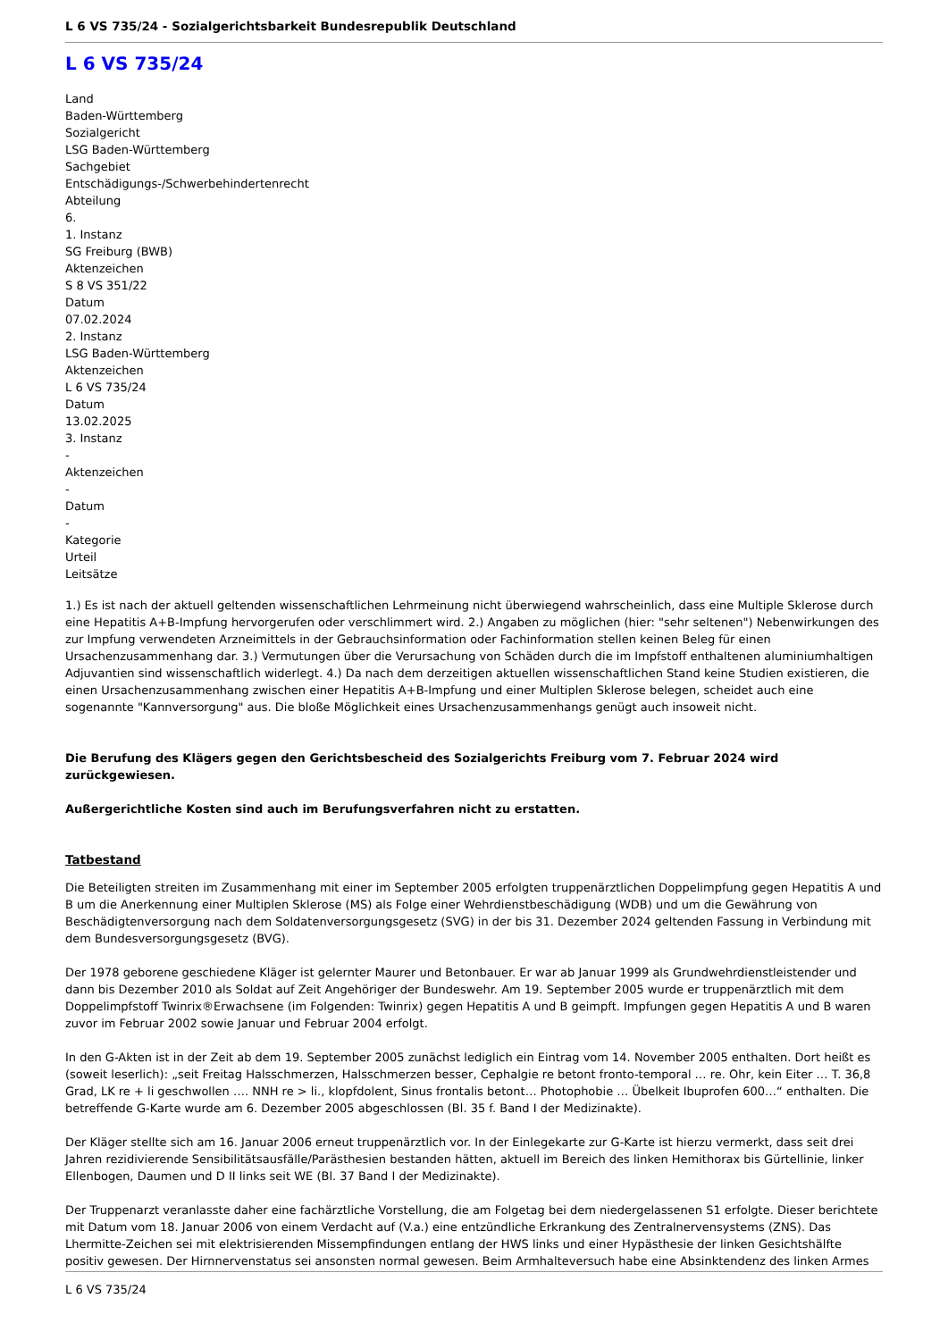L 6 VS 735/24 - Sozialgerichtsbarkeit Bundesrepublik Deutschland
L 6 VS 735/24
Land
Baden-Württemberg
Sozialgericht
LSG Baden-Württemberg
Sachgebiet
Entschädigungs-/Schwerbehindertenrecht
Abteilung
6.
1. Instanz
SG Freiburg (BWB)
Aktenzeichen
S 8 VS 351/22
Datum
07.02.2024
2. Instanz
LSG Baden-Württemberg
Aktenzeichen
L 6 VS 735/24
Datum
13.02.2025
3. Instanz
-
Aktenzeichen
-
Datum
-
Kategorie
Urteil
Leitsätze
1.) Es ist nach der aktuell geltenden wissenschaftlichen Lehrmeinung nicht überwiegend wahrscheinlich, dass eine Multiple Sklerose durch eine Hepatitis A+B-Impfung hervorgerufen oder verschlimmert wird. 2.) Angaben zu möglichen (hier: "sehr seltenen") Nebenwirkungen des zur Impfung verwendeten Arzneimittels in der Gebrauchsinformation oder Fachinformation stellen keinen Beleg für einen Ursachenzusammenhang dar. 3.) Vermutungen über die Verursachung von Schäden durch die im Impfstoff enthaltenen aluminiumhaltigen Adjuvantien sind wissenschaftlich widerlegt. 4.) Da nach dem derzeitigen aktuellen wissenschaftlichen Stand keine Studien existieren, die einen Ursachenzusammenhang zwischen einer Hepatitis A+B-Impfung und einer Multiplen Sklerose belegen, scheidet auch eine sogenannte "Kannversorgung" aus. Die bloße Möglichkeit eines Ursachenzusammenhangs genügt auch insoweit nicht.
Die Berufung des Klägers gegen den Gerichtsbescheid des Sozialgerichts Freiburg vom 7. Februar 2024 wird zurückgewiesen.
Außergerichtliche Kosten sind auch im Berufungsverfahren nicht zu erstatten.
Tatbestand
Die Beteiligten streiten im Zusammenhang mit einer im September 2005 erfolgten truppenärztlichen Doppelimpfung gegen Hepatitis A und B um die Anerkennung einer Multiplen Sklerose (MS) als Folge einer Wehrdienstbeschädigung (WDB) und um die Gewährung von Beschädigtenversorgung nach dem Soldatenversorgungsgesetz (SVG) in der bis 31. Dezember 2024 geltenden Fassung in Verbindung mit dem Bundesversorgungsgesetz (BVG).
Der 1978 geborene geschiedene Kläger ist gelernter Maurer und Betonbauer. Er war ab Januar 1999 als Grundwehrdienstleistender und dann bis Dezember 2010 als Soldat auf Zeit Angehöriger der Bundeswehr. Am 19. September 2005 wurde er truppenärztlich mit dem Doppelimpfstoff Twinrix®Erwachsene (im Folgenden: Twinrix) gegen Hepatitis A und B geimpft. Impfungen gegen Hepatitis A und B waren zuvor im Februar 2002 sowie Januar und Februar 2004 erfolgt.
In den G-Akten ist in der Zeit ab dem 19. September 2005 zunächst lediglich ein Eintrag vom 14. November 2005 enthalten. Dort heißt es (soweit leserlich): „seit Freitag Halsschmerzen, Halsschmerzen besser, Cephalgie re betont fronto-temporal … re. Ohr, kein Eiter … T. 36,8 Grad, LK re + li geschwollen …. NNH re > li., klopfdolent, Sinus frontalis betont… Photophobie … Übelkeit Ibuprofen 600…“ enthalten. Die betreffende G-Karte wurde am 6. Dezember 2005 abgeschlossen (Bl. 35 f. Band I der Medizinakte).
Der Kläger stellte sich am 16. Januar 2006 erneut truppenärztlich vor. In der Einlegekarte zur G-Karte ist hierzu vermerkt, dass seit drei Jahren rezidivierende Sensibilitätsausfälle/Parästhesien bestanden hätten, aktuell im Bereich des linken Hemithorax bis Gürtellinie, linker Ellenbogen, Daumen und D II links seit WE (Bl. 37 Band I der Medizinakte).
Der Truppenarzt veranlasste daher eine fachärztliche Vorstellung, die am Folgetag bei dem niedergelassenen S1 erfolgte. Dieser berichtete mit Datum vom 18. Januar 2006 von einem Verdacht auf (V.a.) eine entzündliche Erkrankung des Zentralnervensystems (ZNS). Das Lhermitte-Zeichen sei mit elektrisierenden Missempfindungen entlang der HWS links und einer Hypästhesie der linken Gesichtshälfte positiv gewesen. Der Hirnnervenstatus sei ansonsten normal gewesen. Beim Armhalteversuch habe eine Absinktendenz des linken Armes
L 6 VS 735/24